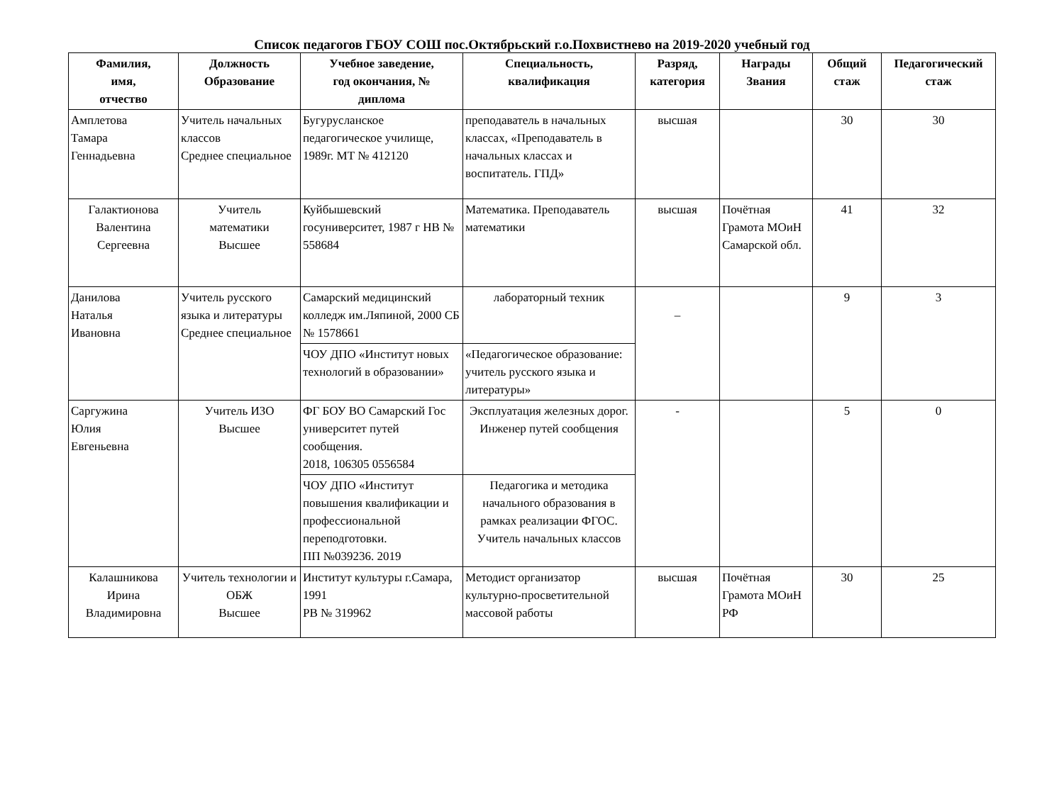Список педагогов ГБОУ СОШ пос.Октябрьский г.о.Похвистнево на 2019-2020 учебный год
| Фамилия, имя, отчество | Должность Образование | Учебное заведение, год окончания, № диплома | Специальность, квалификация | Разряд, категория | Награды Звания | Общий стаж | Педагогический стаж |
| --- | --- | --- | --- | --- | --- | --- | --- |
| Амплетова Тамара Геннадьевна | Учитель начальных классов Среднее специальное | Бугурусланское педагогическое училище, 1989г. МТ № 412120 | преподаватель в начальных классах, «Преподаватель в начальных классах и воспитатель. ГПД» | высшая | | 30 | 30 |
| Галактионова Валентина Сергеевна | Учитель математики Высшее | Куйбышевский госуниверситет, 1987 г НВ № 558684 | Математика. Преподаватель математики | высшая | Почётная Грамота МОиН Самарской обл. | 41 | 32 |
| Данилова Наталья Ивановна | Учитель русского языка и литературы Среднее специальное | Самарский медицинский колледж им.Ляпиной, 2000 СБ № 1578661 | лабораторный техник | – | | 9 | 3 |
| | | ЧОУ ДПО «Институт новых технологий в образовании» | «Педагогическое образование: учитель русского языка и литературы» | | | | |
| Саргужина Юлия Евгеньевна | Учитель ИЗО Высшее | ФГ БОУ ВО Самарский Гос университет путей сообщения. 2018, 106305 0556584 | Эксплуатация железных дорог. Инженер путей сообщения | - | | 5 | 0 |
| | | ЧОУ ДПО «Институт повышения квалификации и профессиональной переподготовки. ПП №039236. 2019 | Педагогика и методика начального образования в рамках реализации ФГОС. Учитель начальных классов | | | | |
| Калашникова Ирина Владимировна | Учитель технологии и ОБЖ Высшее | Институт культуры г.Самара, 1991 РВ № 319962 | Методист организатор культурно-просветительной массовой работы | высшая | Почётная Грамота МОиН РФ | 30 | 25 |